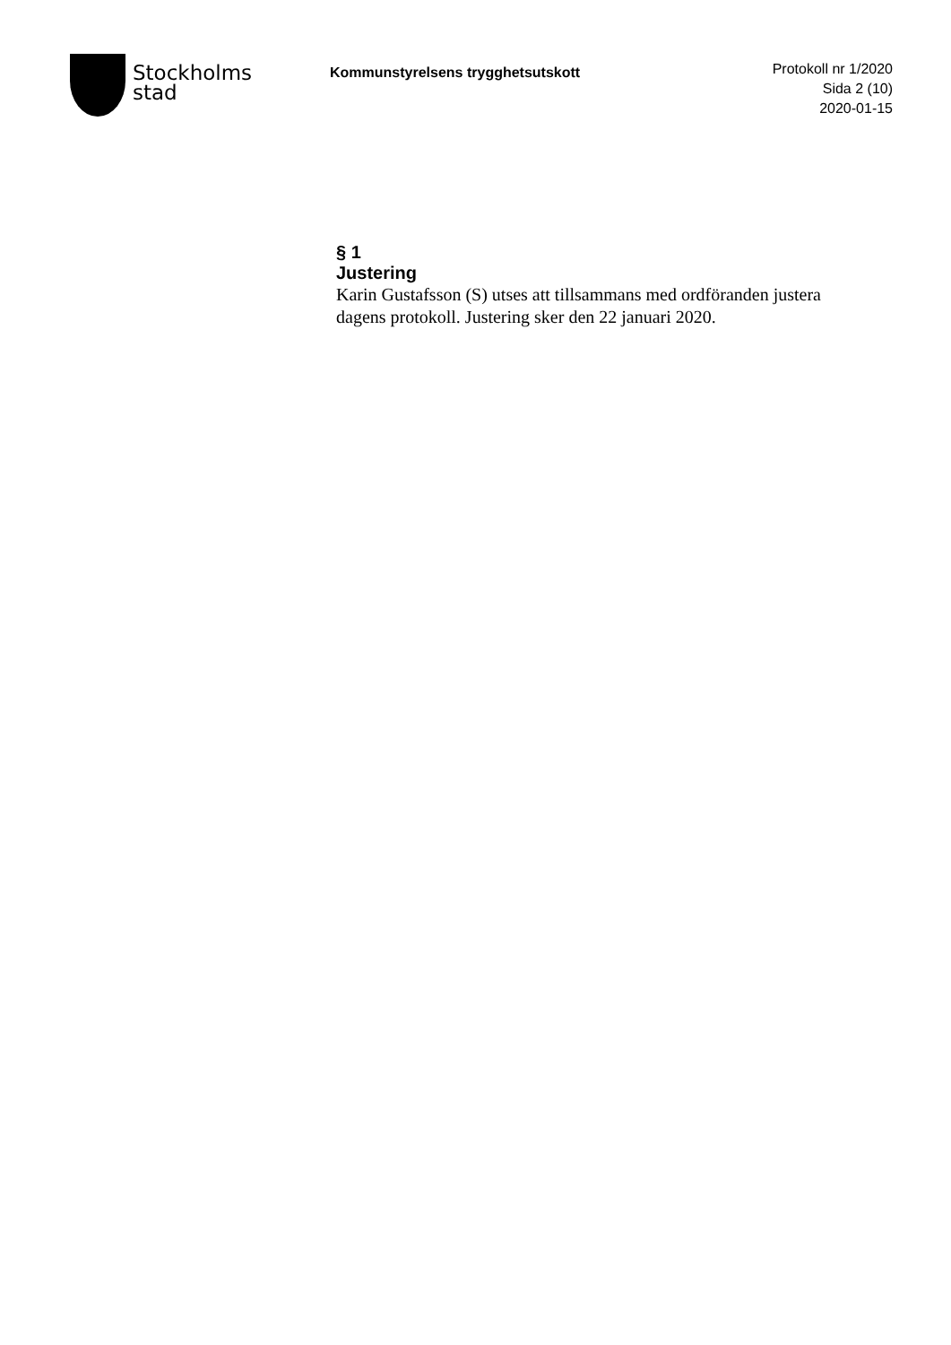Stockholms
stad
Kommunstyrelsens trygghetsutskott
Protokoll nr 1/2020
Sida 2 (10)
2020-01-15
§ 1
Justering
Karin Gustafsson (S) utses att tillsammans med ordföranden justera dagens protokoll. Justering sker den 22 januari 2020.